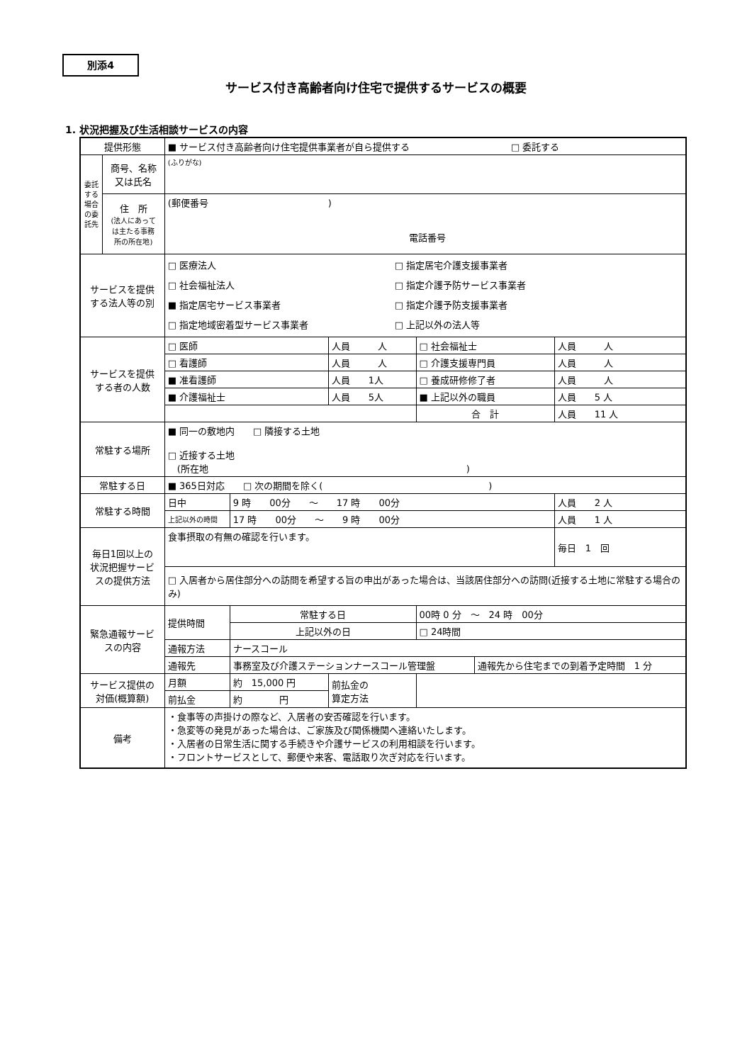別添4
サービス付き高齢者向け住宅で提供するサービスの概要
1. 状況把握及び生活相談サービスの内容
| 提供形態 | | ■ サービス付き高齢者向け住宅提供事業者が自ら提供する □ 委託する | | | | | |
| 委託する場合の委託先 | 商号、名称 又は氏名 | (ふりがな) | | | | | |
| | 住 所 (法人にあって は主たる事務 所の所在地) | (郵便番号 ) 電話番号 | | | | | |
| サービスを提供 する法人等の別 | | □ 医療法人 □ 社会福祉法人 ■ 指定居宅サービス事業者 □ 指定地域密着型サービス事業者 □ 指定居宅介護支援事業者 □ 指定介護予防サービス事業者 □ 指定介護予防支援事業者 □ 上記以外の法人等 | | | | | |
| サービスを提供 する者の人数 | | □ 医師 | | 人員 人 | □ 社会福祉士 | | 人員 人 |
| | | □ 看護師 | | 人員 人 | □ 介護支援専門員 | | 人員 人 |
| | | ■ 准看護師 | | 人員 1人 | □ 養成研修修了者 | | 人員 人 |
| | | ■ 介護福祉士 | | 人員 5人 | ■ 上記以外の職員 | | 人員 5 人 |
| | | | | | 合 計 | | 人員 11 人 |
| 常駐する場所 | | ■ 同一の敷地内 □ 隣接する土地 □ 近接する土地 (所在地 ) | | | | | |
| 常駐する日 | | ■ 365日対応 □ 次の期間を除く( ) | | | | | |
| 常駐する時間 | | 日中 | 9 時 00分 ～ 17 時 00分 | | | | 人員 2 人 |
| | | 上記以外の時間 | 17 時 00分 ～ 9 時 00分 | | | | 人員 1 人 |
| 毎日1回以上の 状況把握サービ スの提供方法 | | 食事摂取の有無の確認を行います。 | | | | | 毎日 1 回 |
| | | □ 入居者から居住部分への訪問を希望する旨の申出があった場合は、当該居住部分への訪問(近接する土地に常駐する場合のみ) | | | | | |
| 緊急通報サービ スの内容 | | 提供時間 | 常駐する日 | | 00時 0 分 ～ 24 時 00分 | | |
| | | | 上記以外の日 | | □ 24時間 | | |
| | | 通報方法 | ナースコール | | | | |
| | | 通報先 | 事務室及び介護ステーションナースコール管理盤 | | | 通報先から住宅までの到着予定時間 1 分 | |
| サービス提供の 対価(概算額) | | 月額 | 約 15,000 円 | 前払金の 算定方法 | | | |
| | | 前払金 | 約 円 | | | | |
| 備考 | | ・食事等の声掛けの際など、入居者の安否確認を行います。 ・急変等の発見があった場合は、ご家族及び関係機関へ連絡いたします。 ・入居者の日常生活に関する手続きや介護サービスの利用相談を行います。 ・フロントサービスとして、郵便や来客、電話取り次ぎ対応を行います。 | | | | | |